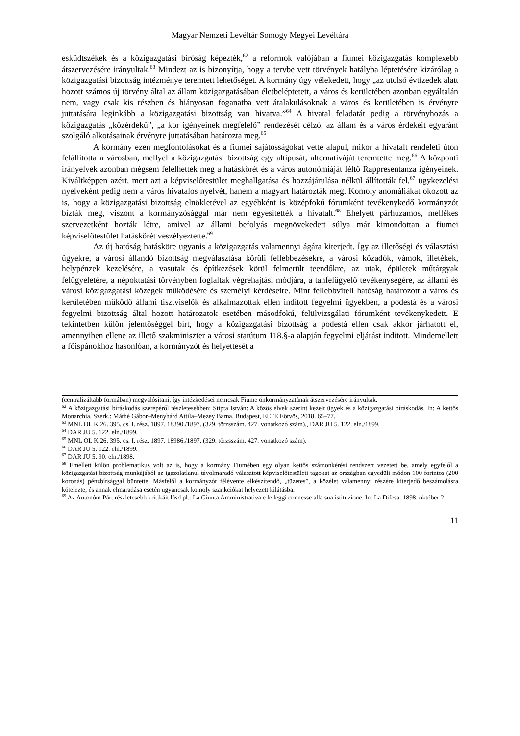Magyar Nemzeti Levéltár Somogy Megyei Levéltára
esküdtszékek és a közigazgatási bíróság képezték,<sup>62</sup> a reformok valójában a fiumei közigazgatás komplexebb átszervezésére irányultak.<sup>63</sup> Mindezt az is bizonyítja, hogy a tervbe vett törvények hatályba léptetésére kizárólag a közigazgatási bizottság intézménye teremtett lehetőséget. A kormány úgy vélekedett, hogy „az utolsó évtizedek alatt hozott számos új törvény által az állam közigazgatásában életbeléptetett, a város és kerületében azonban egyáltalán nem, vagy csak kis részben és hiányosan foganatba vett átalakulásoknak a város és kerületében is érvényre juttatására leginkább a közigazgatási bizottság van hivatva.”<sup>64</sup> A hivatal feladatát pedig a törvényhozás a közigazgatás „közérdekű”, „a kor igényeinek megfelelő” rendezését célzó, az állam és a város érdekeit egyaránt szolgáló alkotásainak érvényre juttatásában határozta meg.<sup>65</sup>
A kormány ezen megfontolásokat és a fiumei sajátosságokat vette alapul, mikor a hivatalt rendeleti úton felállította a városban, mellyel a közigazgatási bizottság egy altípusát, alternatíváját teremtette meg.<sup>66</sup> A központi irányelvek azonban mégsem felelhettek meg a hatáskörét és a város autonómiáját féltő Rappresentanza igényeinek. Kiváltképpen azért, mert azt a képviselőtestület meghallgatása és hozzájárulása nélkül állították fel,<sup>67</sup> ügykezelési nyelveként pedig nem a város hivatalos nyelvét, hanem a magyart határozták meg. Komoly anomáliákat okozott az is, hogy a közigazgatási bizottság elnökletével az egyébként is középfokú fórumként tevékenykedő kormányzót bízták meg, viszont a kormányzósággal már nem egyesítették a hivatalt.<sup>68</sup> Ehelyett párhuzamos, mellékes szervezetként hozták létre, amivel az állami befolyás megnövekedett súlya már kimondottan a fiumei képviselőtestület hatáskörét veszélyeztette.<sup>69</sup>
Az új hatóság hatásköre ugyanis a közigazgatás valamennyi ágára kiterjedt. Így az illetőségi és választási ügyekre, a városi állandó bizottság megválasztása körüli fellebbezésekre, a városi közadók, vámok, illetékek, helypénzek kezelésére, a vasutak és építkezések körül felmerült teendőkre, az utak, épületek műtárgyak felügyeletére, a népoktatási törvényben foglaltak végrehajtási módjára, a tanfelügyelő tevékenységére, az állami és városi közigazgatási közegek működésére és személyi kérdéseire. Mint fellebbviteli hatóság határozott a város és kerületében működő állami tisztviselők és alkalmazottak ellen indított fegyelmi ügyekben, a podestà és a városi fegyelmi bizottság által hozott határozatok esetében másodfokú, felülvizsgálati fórumként tevékenykedett. E tekintetben külön jelentőséggel bírt, hogy a közigazgatási bizottság a podestà ellen csak akkor járhatott el, amennyiben ellene az illető szakminiszter a városi statútum 118.§-a alapján fegyelmi eljárást indított. Mindemellett a főispánokhoz hasonlóan, a kormányzót és helyettesét a
(centralizáltabb formában) megvalósítani, így intézkedései nemcsak Fiume önkormányzatának átszervezésére irányultak.
<sup>62</sup> A közigazgatási bíráskodás szerepéről részletesebben: Stipta István: A közös elvek szerint kezelt ügyek és a közigazgatási bíráskodás. In: A kettős Monarchia. Szerk.: Máthé Gábor–Menyhárd Attila–Mezey Barna. Budapest, ELTE Eötvös, 2018. 65–77.
<sup>63</sup> MNL OL K 26. 395. cs. I. rész. 1897. 18390./1897. (329. törzsszám. 427. vonatkozó szám)., DAR JU 5. 122. eln./1899.
<sup>64</sup> DAR JU 5. 122. eln./1899.
<sup>65</sup> MNL OL K 26. 395. cs. I. rész. 1897. 18986./1897. (329. törzsszám. 427. vonatkozó szám).
<sup>66</sup> DAR JU 5. 122. eln./1899.
<sup>67</sup> DAR JU 5. 90. eln./1898.
<sup>68</sup> Emellett külön problematikus volt az is, hogy a kormány Fiumében egy olyan kettős számonkérési rendszert vezetett be, amely egyfelől a közigazgatási bizottság munkájából az igazolatlanul távolmaradó választott képviselőtestületi tagokat az országban egyedüli módon 100 forintos (200 koronás) pénzbírsággal büntette. Másfelől a kormányzót félévente elkészítendő, „tüzetes”, a közélet valamennyi részére kiterjedő beszámolásra kötelezte, és annak elmaradása esetén ugyancsak komoly szankciókat helyezett kilátásba.
<sup>69</sup> Az Autonóm Párt részletesebb kritikáit lásd pl.: La Giunta Amministrativa e le leggi connesse alla sua istituzione. In: La Difesa. 1898. október 2.
11